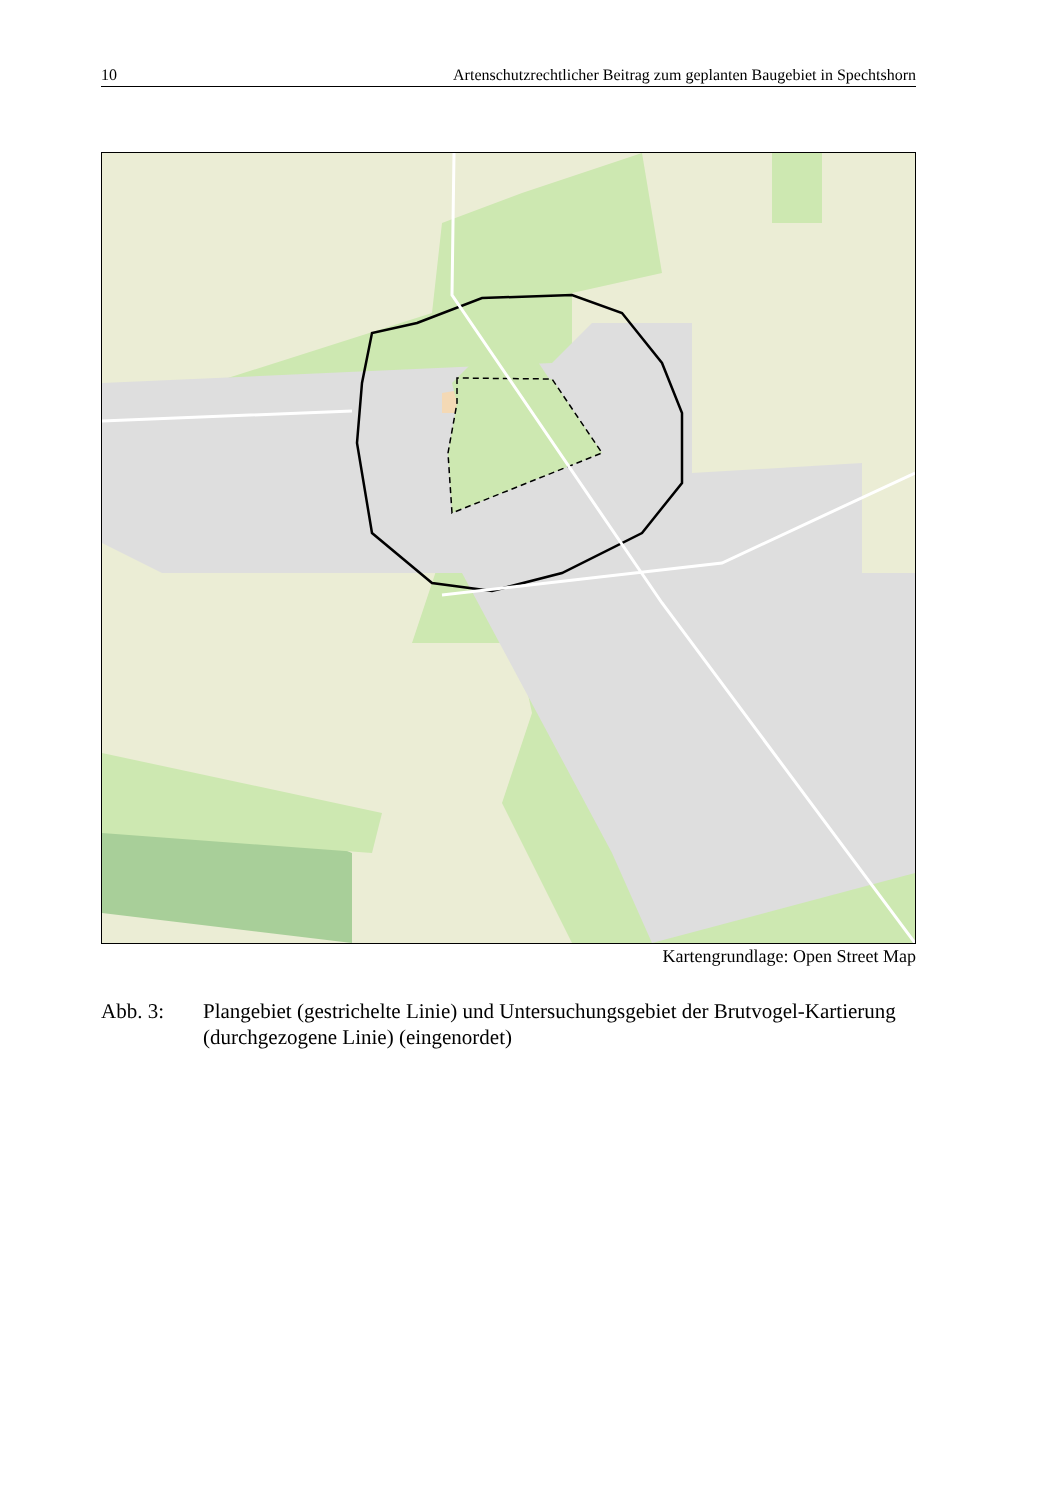10 Artenschutzrechtlicher Beitrag zum geplanten Baugebiet in Spechtshorn
Kartengrundlage: Open Street Map
Abb. 3: Plangebiet (gestrichelte Linie) und Untersuchungsgebiet der Brutvogel-Kartierung (durchgezogene Linie) (eingenordet)